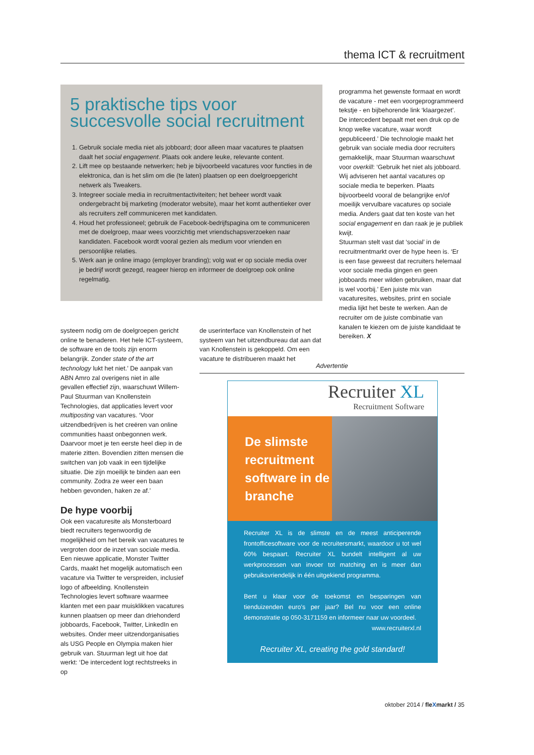thema ICT & recruitment
5 praktische tips voor succesvolle social recruitment
1. Gebruik sociale media niet als jobboard; door alleen maar vacatures te plaatsen daalt het social engagement. Plaats ook andere leuke, relevante content.
2. Lift mee op bestaande netwerken; heb je bijvoorbeeld vacatures voor functies in de elektronica, dan is het slim om die (te laten) plaatsen op een doelgroepgericht netwerk als Tweakers.
3. Integreer sociale media in recruitmentactiviteiten; het beheer wordt vaak ondergebracht bij marketing (moderator website), maar het komt authentieker over als recruiters zelf communiceren met kandidaten.
4. Houd het professioneel; gebruik de Facebook-bedrijfspagina om te communiceren met de doelgroep, maar wees voorzichtig met vriendschapsverzoeken naar kandidaten. Facebook wordt vooral gezien als medium voor vrienden en persoonlijke relaties.
5. Werk aan je online imago (employer branding); volg wat er op sociale media over je bedrijf wordt gezegd, reageer hierop en informeer de doelgroep ook online regelmatig.
systeem nodig om de doelgroepen gericht online te benaderen. Het hele ICT-systeem, de software en de tools zijn enorm belangrijk. Zonder state of the art technology lukt het niet.’ De aanpak van ABN Amro zal overigens niet in alle gevallen effectief zijn, waarschuwt Willem-Paul Stuurman van Knollenstein Technologies, dat applicaties levert voor multiposting van vacatures. ‘Voor uitzendbedrijven is het creëren van online communities haast onbegonnen werk. Daarvoor moet je ten eerste heel diep in de materie zitten. Bovendien zitten mensen die switchen van job vaak in een tijdelijke situatie. Die zijn moeilijk te binden aan een community. Zodra ze weer een baan hebben gevonden, haken ze af.’
De hype voorbij
Ook een vacaturesite als Monsterboard biedt recruiters tegenwoordig de mogelijkheid om het bereik van vacatures te vergroten door de inzet van sociale media. Een nieuwe applicatie, Monster Twitter Cards, maakt het mogelijk automatisch een vacature via Twitter te verspreiden, inclusief logo of afbeelding. Knollenstein Technologies levert software waarmee klanten met een paar muisklikken vacatures kunnen plaatsen op meer dan driehonderd jobboards, Facebook, Twitter, LinkedIn en websites. Onder meer uitzendorganisaties als USG People en Olympia maken hier gebruik van. Stuurman legt uit hoe dat werkt: ‘De intercedent logt rechtstreeks in op
de userinterface van Knollenstein of het systeem van het uitzendbureau dat aan dat van Knollenstein is gekoppeld. Om een vacature te distribueren maakt het
programma het gewenste formaat en wordt de vacature - met een voorgeprogrammeerd tekstje - en bijbehorende link ‘klaargezet’. De intercedent bepaalt met een druk op de knop welke vacature, waar wordt gepubliceerd.’ Die technologie maakt het gebruik van sociale media door recruiters gemakkelijk, maar Stuurman waarschuwt voor overkill: ‘Gebruik het niet als jobboard. Wij adviseren het aantal vacatures op sociale media te beperken. Plaats bijvoorbeeld vooral de belangrijke en/of moeilijk vervulbare vacatures op sociale media. Anders gaat dat ten koste van het social engagement en dan raak je je publiek kwijt.
Stuurman stelt vast dat ‘social’ in de recruitmentmarkt over de hype heen is. ‘Er is een fase geweest dat recruiters helemaal voor sociale media gingen en geen jobboards meer wilden gebruiken, maar dat is wel voorbij.’ Een juiste mix van vacaturesites, websites, print en sociale media lijkt het beste te werken. Aan de recruiter om de juiste combinatie van kanalen te kiezen om de juiste kandidaat te bereiken. X
Advertentie
Recruiter XL
Recruitment Software
De slimste recruitment software in de branche
Recruiter XL is de slimste en de meest anticiperende frontofficesoftware voor de recruitersmarkt, waardoor u tot wel 60% bespaart. Recruiter XL bundelt intelligent al uw werkprocessen van invoer tot matching en is meer dan gebruiksvriendelijk in één uitgekiend programma.
Bent u klaar voor de toekomst en besparingen van tienduizenden euro’s per jaar? Bel nu voor een online demonstratie op 050-3171159 en informeer naar uw voordeel.
www.recruiterxl.nl
Recruiter XL, creating the gold standard!
oktober 2014 / fleXmarkt / 35